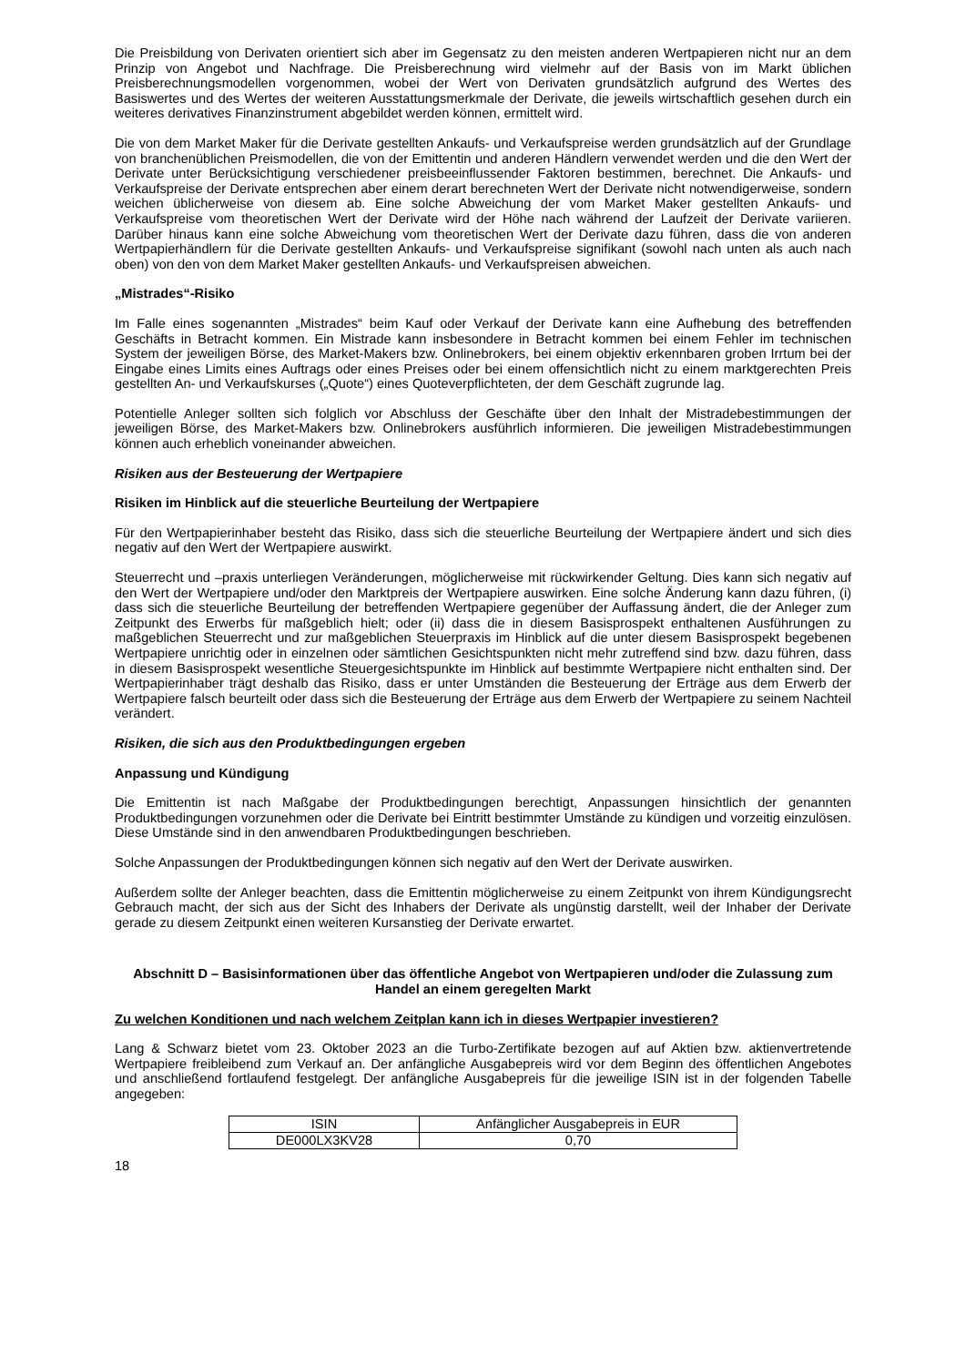Die Preisbildung von Derivaten orientiert sich aber im Gegensatz zu den meisten anderen Wertpapieren nicht nur an dem Prinzip von Angebot und Nachfrage. Die Preisberechnung wird vielmehr auf der Basis von im Markt üblichen Preisberechnungsmodellen vorgenommen, wobei der Wert von Derivaten grundsätzlich aufgrund des Wertes des Basiswertes und des Wertes der weiteren Ausstattungsmerkmale der Derivate, die jeweils wirtschaftlich gesehen durch ein weiteres derivatives Finanzinstrument abgebildet werden können, ermittelt wird.
Die von dem Market Maker für die Derivate gestellten Ankaufs- und Verkaufspreise werden grundsätzlich auf der Grundlage von branchenüblichen Preismodellen, die von der Emittentin und anderen Händlern verwendet werden und die den Wert der Derivate unter Berücksichtigung verschiedener preisbeeinflussender Faktoren bestimmen, berechnet. Die Ankaufs- und Verkaufspreise der Derivate entsprechen aber einem derart berechneten Wert der Derivate nicht notwendigerweise, sondern weichen üblicherweise von diesem ab. Eine solche Abweichung der vom Market Maker gestellten Ankaufs- und Verkaufspreise vom theoretischen Wert der Derivate wird der Höhe nach während der Laufzeit der Derivate variieren. Darüber hinaus kann eine solche Abweichung vom theoretischen Wert der Derivate dazu führen, dass die von anderen Wertpapierhändlern für die Derivate gestellten Ankaufs- und Verkaufspreise signifikant (sowohl nach unten als auch nach oben) von den von dem Market Maker gestellten Ankaufs- und Verkaufspreisen abweichen.
„Mistrades“-Risiko
Im Falle eines sogenannten „Mistrades“ beim Kauf oder Verkauf der Derivate kann eine Aufhebung des betreffenden Geschäfts in Betracht kommen. Ein Mistrade kann insbesondere in Betracht kommen bei einem Fehler im technischen System der jeweiligen Börse, des Market-Makers bzw. Onlinebrokers, bei einem objektiv erkennbaren groben Irrtum bei der Eingabe eines Limits eines Auftrags oder eines Preises oder bei einem offensichtlich nicht zu einem marktgerechten Preis gestellten An- und Verkaufskurses („Quote“) eines Quoteverpflichteten, der dem Geschäft zugrunde lag.
Potentielle Anleger sollten sich folglich vor Abschluss der Geschäfte über den Inhalt der Mistradebestimmungen der jeweiligen Börse, des Market-Makers bzw. Onlinebrokers ausführlich informieren. Die jeweiligen Mistradebestimmungen können auch erheblich voneinander abweichen.
Risiken aus der Besteuerung der Wertpapiere
Risiken im Hinblick auf die steuerliche Beurteilung der Wertpapiere
Für den Wertpapierinhaber besteht das Risiko, dass sich die steuerliche Beurteilung der Wertpapiere ändert und sich dies negativ auf den Wert der Wertpapiere auswirkt.
Steuerrecht und –praxis unterliegen Veränderungen, möglicherweise mit rückwirkender Geltung. Dies kann sich negativ auf den Wert der Wertpapiere und/oder den Marktpreis der Wertpapiere auswirken. Eine solche Änderung kann dazu führen, (i) dass sich die steuerliche Beurteilung der betreffenden Wertpapiere gegenüber der Auffassung ändert, die der Anleger zum Zeitpunkt des Erwerbs für maßgeblich hielt; oder (ii) dass die in diesem Basisprospekt enthaltenen Ausführungen zu maßgeblichen Steuerrecht und zur maßgeblichen Steuerpraxis im Hinblick auf die unter diesem Basisprospekt begebenen Wertpapiere unrichtig oder in einzelnen oder sämtlichen Gesichtspunkten nicht mehr zutreffend sind bzw. dazu führen, dass in diesem Basisprospekt wesentliche Steuergesichtspunkte im Hinblick auf bestimmte Wertpapiere nicht enthalten sind. Der Wertpapierinhaber trägt deshalb das Risiko, dass er unter Umständen die Besteuerung der Erträge aus dem Erwerb der Wertpapiere falsch beurteilt oder dass sich die Besteuerung der Erträge aus dem Erwerb der Wertpapiere zu seinem Nachteil verändert.
Risiken, die sich aus den Produktbedingungen ergeben
Anpassung und Kündigung
Die Emittentin ist nach Maßgabe der Produktbedingungen berechtigt, Anpassungen hinsichtlich der genannten Produktbedingungen vorzunehmen oder die Derivate bei Eintritt bestimmter Umstände zu kündigen und vorzeitig einzulösen. Diese Umstände sind in den anwendbaren Produktbedingungen beschrieben.
Solche Anpassungen der Produktbedingungen können sich negativ auf den Wert der Derivate auswirken.
Außerdem sollte der Anleger beachten, dass die Emittentin möglicherweise zu einem Zeitpunkt von ihrem Kündigungsrecht Gebrauch macht, der sich aus der Sicht des Inhabers der Derivate als ungünstig darstellt, weil der Inhaber der Derivate gerade zu diesem Zeitpunkt einen weiteren Kursanstieg der Derivate erwartet.
Abschnitt D – Basisinformationen über das öffentliche Angebot von Wertpapieren und/oder die Zulassung zum Handel an einem geregelten Markt
Zu welchen Konditionen und nach welchem Zeitplan kann ich in dieses Wertpapier investieren?
Lang & Schwarz bietet vom 23. Oktober 2023 an die Turbo-Zertifikate bezogen auf auf Aktien bzw. aktienvertretende Wertpapiere freibleibend zum Verkauf an. Der anfängliche Ausgabepreis wird vor dem Beginn des öffentlichen Angebotes und anschließend fortlaufend festgelegt. Der anfängliche Ausgabepreis für die jeweilige ISIN ist in der folgenden Tabelle angegeben:
| ISIN | Anfänglicher Ausgabepreis in EUR |
| DE000LX3KV28 | 0,70 |
18